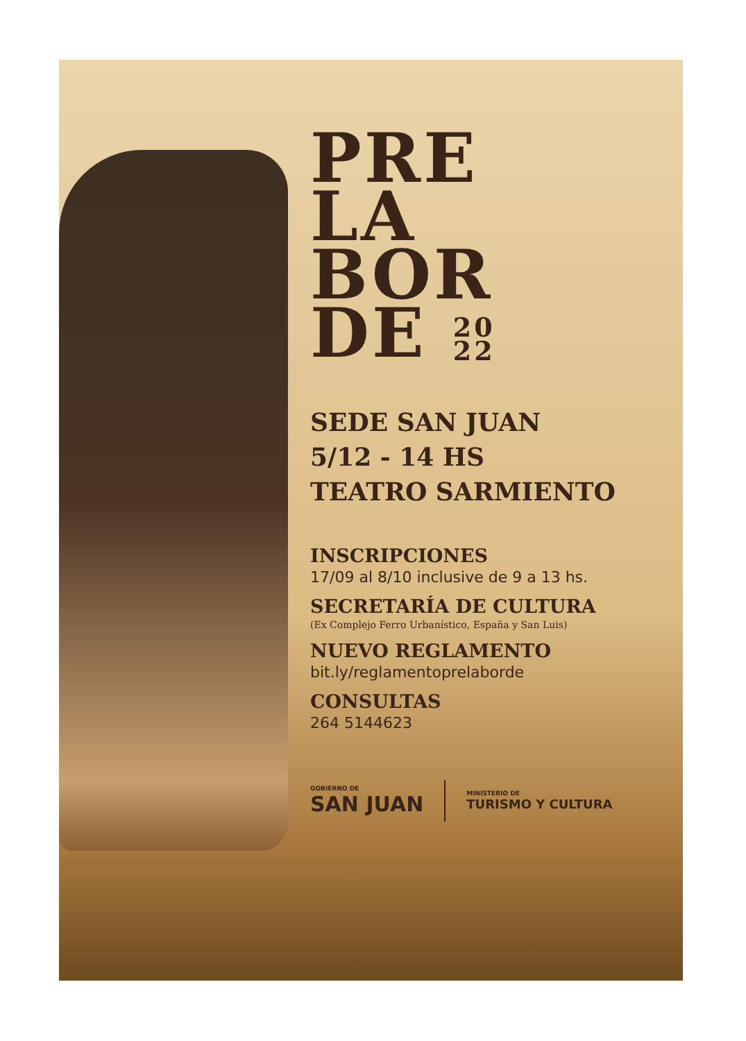PRE
LA
BOR
DE 20
22
SEDE SAN JUAN
5/12 - 14 HS
TEATRO SARMIENTO
INSCRIPCIONES
17/09 al 8/10 inclusive de 9 a 13 hs.
SECRETARÍA DE CULTURA
(Ex Complejo Ferro Urbanístico, España y San Luis)
NUEVO REGLAMENTO
bit.ly/reglamentoprelaborde
CONSULTAS
264 5144623
GOBIERNO DE
SAN JUAN
MINISTERIO DE
TURISMO Y CULTURA